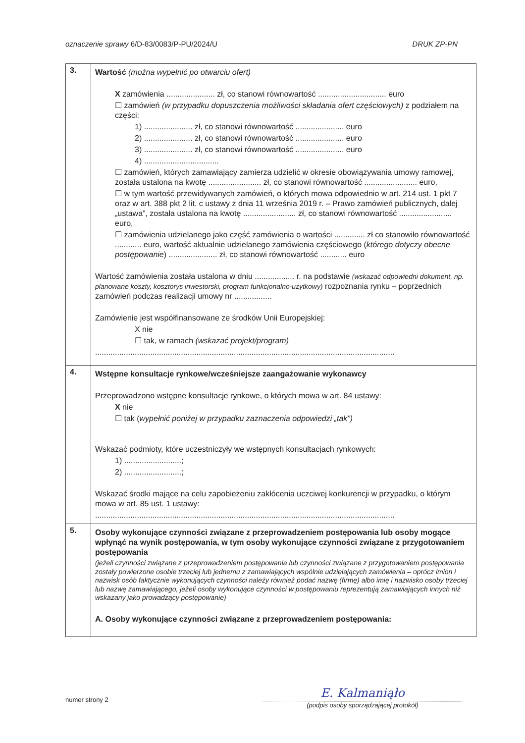oznaczenie sprawy 6/D-83/0083/P-PU/2024/U DRUK ZP-PN
| 3. | Wartość (można wypełnić po otwarciu ofert) X zamówienia ...................... zł, co stanowi równowartość ............................... euro ☐ zamówień (w przypadku dopuszczenia możliwości składania ofert częściowych) z podziałem na części: 1) ...................... zł, co stanowi równowartość ...................... euro 2) ...................... zł, co stanowi równowartość ...................... euro 3) ...................... zł, co stanowi równowartość ...................... euro 4) .................................. ☐ zamówień, których zamawiający zamierza udzielić w okresie obowiązywania umowy ramowej, została ustalona na kwotę ........................ zł, co stanowi równowartość ........................ euro, ☐ w tym wartość przewidywanych zamówień, o których mowa odpowiednio w art. 214 ust. 1 pkt 7 oraz w art. 388 pkt 2 lit. c ustawy z dnia 11 września 2019 r. – Prawo zamówień publicznych, dalej „ustawa”, została ustalona na kwotę ........................ zł, co stanowi równowartość ........................ euro, ☐ zamówienia udzielanego jako część zamówienia o wartości .............. zł co stanowiło równowartość ............ euro, wartość aktualnie udzielanego zamówienia częściowego ( którego dotyczy obecne postępowanie ) ...................... zł, co stanowi równowartość ............ euro Wartość zamówienia została ustalona w dniu .................. r. na podstawie (wskazać odpowiedni dokument, np. planowane koszty, kosztorys inwestorski, program funkcjonalno-użytkowy) rozpoznania rynku – poprzednich zamówień podczas realizacji umowy nr ................. Zamówienie jest współfinansowane ze środków Unii Europejskiej: X nie ☐ tak, w ramach (wskazać projekt/program) ........................................................................................................................................ |
| 4. | Wstępne konsultacje rynkowe/wcześniejsze zaangażowanie wykonawcy Przeprowadzono wstępne konsultacje rynkowe, o których mowa w art. 84 ustawy: X nie ☐ tak ( wypełnić poniżej w przypadku zaznaczenia odpowiedzi „tak”) Wskazać podmioty, które uczestniczyły we wstępnych konsultacjach rynkowych: 1) ..........................; 2) ..........................; Wskazać środki mające na celu zapobieżeniu zakłócenia uczciwej konkurencji w przypadku, o którym mowa w art. 85 ust. 1 ustawy: ........................................................................................................................................ |
| 5. | Osoby wykonujące czynności związane z przeprowadzeniem postępowania lub osoby mogące wpłynąć na wynik postępowania, w tym osoby wykonujące czynności związane z przygotowaniem postępowania (jeżeli czynności związane z przeprowadzeniem postępowania lub czynności związane z przygotowaniem postępowania zostały powierzone osobie trzeciej lub jednemu z zamawiających wspólnie udzielających zamówienia – oprócz imion i nazwisk osób faktycznie wykonujących czynności należy również podać nazwę (firmę) albo imię i nazwisko osoby trzeciej lub nazwę zamawiającego, jeżeli osoby wykonujące czynności w postępowaniu reprezentują zamawiających innych niż wskazany jako prowadzący postępowanie) A. Osoby wykonujące czynności związane z przeprowadzeniem postępowania: |
numer strony 2
E. Kalmaniąło
(podpis osoby sporządzającej protokół)